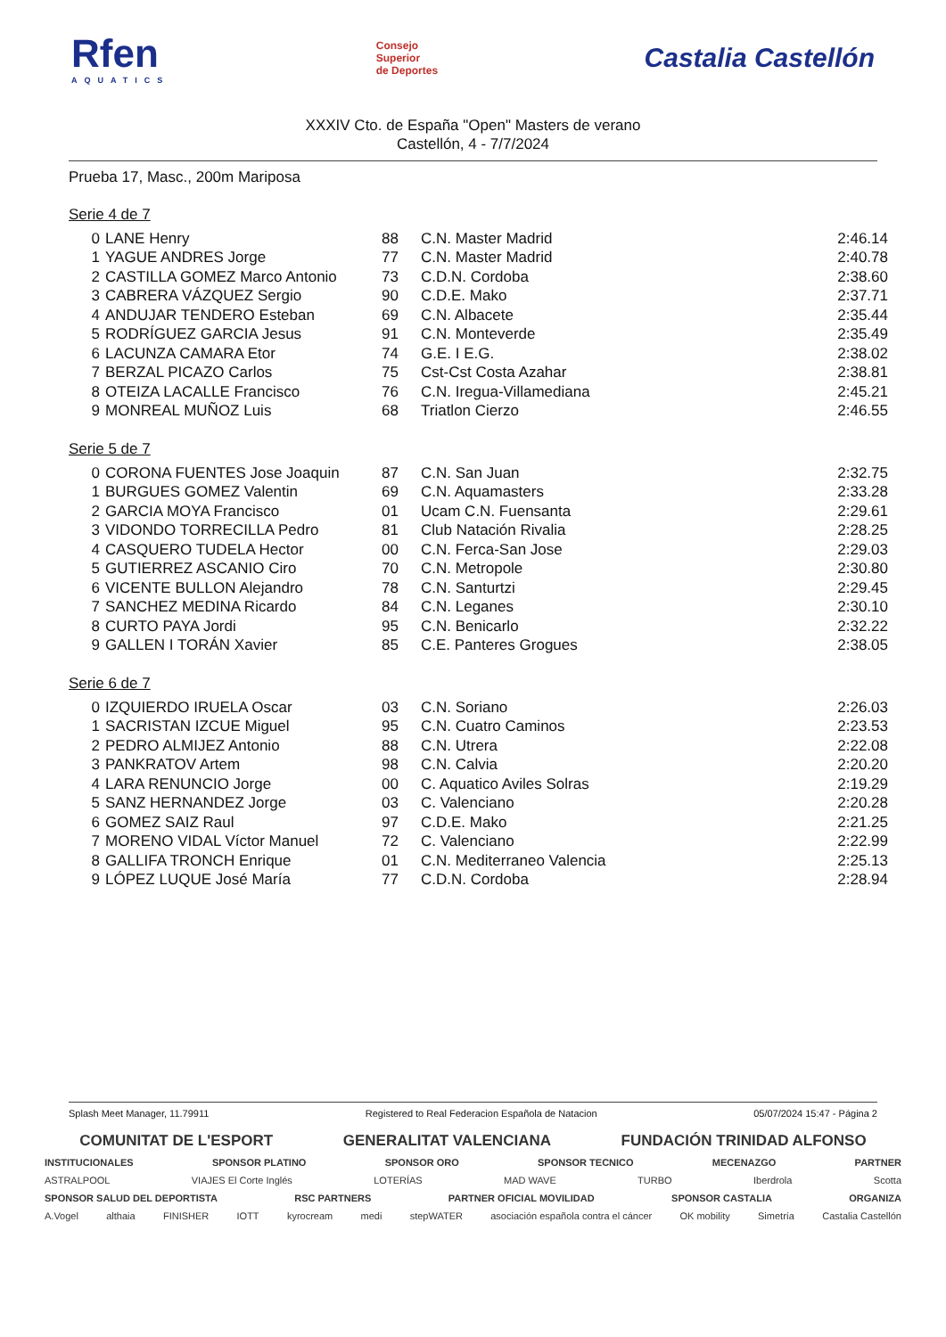Rfen
AQUATICS
Consejo
Superior
de Deportes
Castalia Castellón
XXXIV Cto. de España "Open" Masters de verano
Castellón, 4 - 7/7/2024
Prueba 17, Masc., 200m Mariposa
Serie 4 de 7
| 0 | LANE Henry | 88 | C.N. Master Madrid | 2:46.14 |
| 1 | YAGUE ANDRES Jorge | 77 | C.N. Master Madrid | 2:40.78 |
| 2 | CASTILLA GOMEZ Marco Antonio | 73 | C.D.N. Cordoba | 2:38.60 |
| 3 | CABRERA VÁZQUEZ Sergio | 90 | C.D.E. Mako | 2:37.71 |
| 4 | ANDUJAR TENDERO Esteban | 69 | C.N. Albacete | 2:35.44 |
| 5 | RODRÍGUEZ GARCIA Jesus | 91 | C.N. Monteverde | 2:35.49 |
| 6 | LACUNZA CAMARA Etor | 74 | G.E. I E.G. | 2:38.02 |
| 7 | BERZAL PICAZO Carlos | 75 | Cst-Cst Costa Azahar | 2:38.81 |
| 8 | OTEIZA LACALLE Francisco | 76 | C.N. Iregua-Villamediana | 2:45.21 |
| 9 | MONREAL MUÑOZ Luis | 68 | Triatlon Cierzo | 2:46.55 |
Serie 5 de 7
| 0 | CORONA FUENTES Jose Joaquin | 87 | C.N. San Juan | 2:32.75 |
| 1 | BURGUES GOMEZ Valentin | 69 | C.N. Aquamasters | 2:33.28 |
| 2 | GARCIA MOYA Francisco | 01 | Ucam C.N. Fuensanta | 2:29.61 |
| 3 | VIDONDO TORRECILLA Pedro | 81 | Club Natación Rivalia | 2:28.25 |
| 4 | CASQUERO TUDELA Hector | 00 | C.N. Ferca-San Jose | 2:29.03 |
| 5 | GUTIERREZ ASCANIO Ciro | 70 | C.N. Metropole | 2:30.80 |
| 6 | VICENTE BULLON Alejandro | 78 | C.N. Santurtzi | 2:29.45 |
| 7 | SANCHEZ MEDINA Ricardo | 84 | C.N. Leganes | 2:30.10 |
| 8 | CURTO PAYA Jordi | 95 | C.N. Benicarlo | 2:32.22 |
| 9 | GALLEN I TORÁN Xavier | 85 | C.E. Panteres Grogues | 2:38.05 |
Serie 6 de 7
| 0 | IZQUIERDO IRUELA Oscar | 03 | C.N. Soriano | 2:26.03 |
| 1 | SACRISTAN IZCUE Miguel | 95 | C.N. Cuatro Caminos | 2:23.53 |
| 2 | PEDRO ALMIJEZ Antonio | 88 | C.N. Utrera | 2:22.08 |
| 3 | PANKRATOV Artem | 98 | C.N. Calvia | 2:20.20 |
| 4 | LARA RENUNCIO Jorge | 00 | C. Aquatico Aviles Solras | 2:19.29 |
| 5 | SANZ HERNANDEZ Jorge | 03 | C. Valenciano | 2:20.28 |
| 6 | GOMEZ SAIZ Raul | 97 | C.D.E. Mako | 2:21.25 |
| 7 | MORENO VIDAL Víctor Manuel | 72 | C. Valenciano | 2:22.99 |
| 8 | GALLIFA TRONCH Enrique | 01 | C.N. Mediterraneo Valencia | 2:25.13 |
| 9 | LÓPEZ LUQUE José María | 77 | C.D.N. Cordoba | 2:28.94 |
Splash Meet Manager, 11.79911 Registered to Real Federacion Española de Natacion 05/07/2024 15:47 - Página 2
COMUNITAT DE L'ESPORT GENERALITAT VALENCIANA FUNDACIÓN TRINIDAD ALFONSO
INSTITUCIONALES SPONSOR PLATINO SPONSOR ORO SPONSOR TECNICO MECENAZGO PARTNER
ASTRALPOOL VIAJES El Corte Inglés LOTERÍAS MAD WAVE TURBO Iberdrola Scotta
SPONSOR SALUD DEL DEPORTISTA RSC PARTNERS PARTNER OFICIAL MOVILIDAD SPONSOR CASTALIA ORGANIZA
A.Vogel althaia FINISHER IOTT kyrocream medi stepWATER asociación española contra el cáncer OK mobility Simetría Castalia Castellón